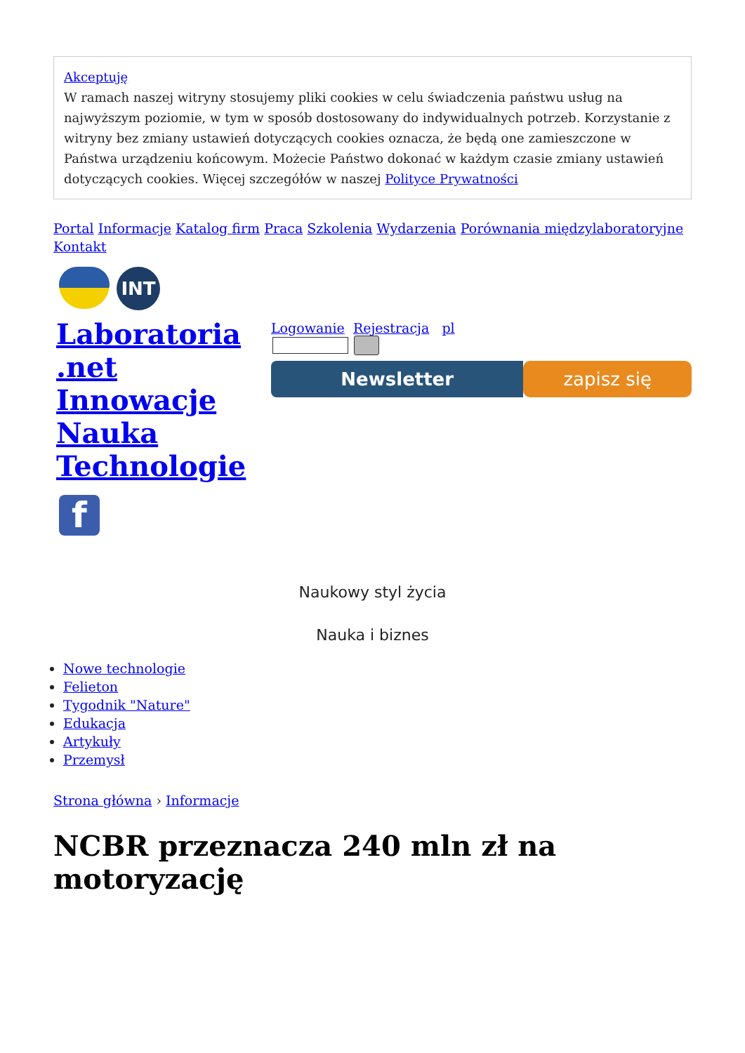Akceptuję
W ramach naszej witryny stosujemy pliki cookies w celu świadczenia państwu usług na najwyższym poziomie, w tym w sposób dostosowany do indywidualnych potrzeb. Korzystanie z witryny bez zmiany ustawień dotyczących cookies oznacza, że będą one zamieszczone w Państwa urządzeniu końcowym. Możecie Państwo dokonać w każdym czasie zmiany ustawień dotyczących cookies. Więcej szczegółów w naszej Polityce Prywatności
Portal Informacje Katalog firm Praca Szkolenia Wydarzenia Porównania międzylaboratoryjne Kontakt
INT
Laboratoria .net Innowacje Nauka Technologie
f
Logowanie Rejestracja pl
Newsletter zapisz się
Naukowy styl życia
Nauka i biznes
Nowe technologie
Felieton
Tygodnik "Nature"
Edukacja
Artykuły
Przemysł
Strona główna › Informacje
NCBR przeznacza 240 mln zł na motoryzację